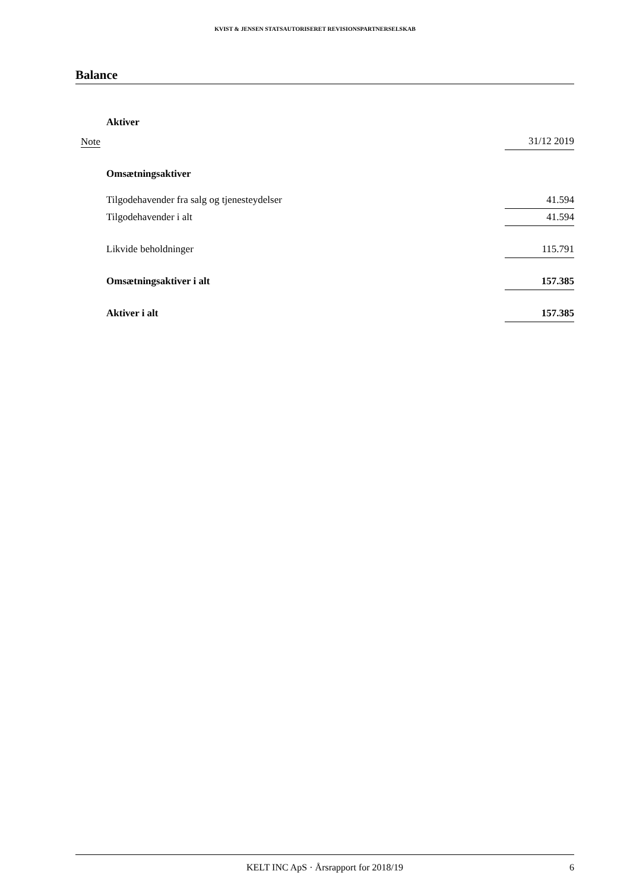KVIST & JENSEN STATSAUTORISERET REVISIONSPARTNERSELSKAB
Balance
| | Aktiver | |
| Note | | 31/12 2019 |
| | Omsætningsaktiver | |
| | Tilgodehavender fra salg og tjenesteydelser | 41.594 |
| | Tilgodehavender i alt | 41.594 |
| | Likvide beholdninger | 115.791 |
| | Omsætningsaktiver i alt | 157.385 |
| | Aktiver i alt | 157.385 |
KELT INC ApS · Årsrapport for 2018/19 6